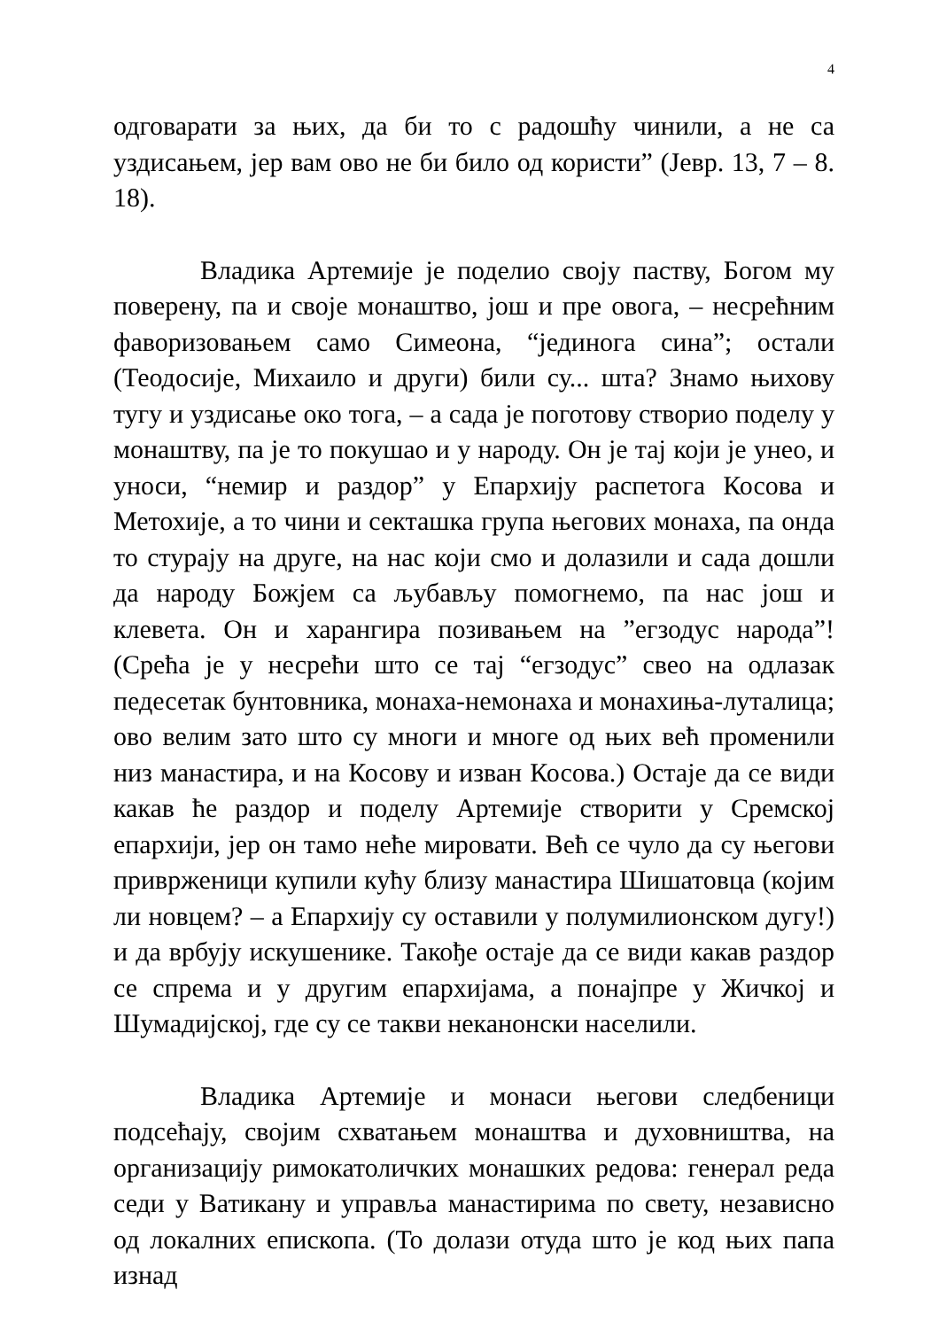4
одговарати за њих, да би то с радошћу чинили, а не са уздисањем, јер вам ово не би било од користи” (Јевр. 13, 7 – 8. 18).
Владика Артемије је поделио своју паству, Богом му поверену, па и своје монаштво, још и пре овога, – несрећним фаворизовањем само Симеона, “јединога сина”; остали (Теодосије, Михаило и други) били су... шта? Знамо њихову тугу и уздисање око тога, – а сада је поготову створио поделу у монаштву, па је то покушао и у народу. Он је тај који је унео, и уноси, “немир и раздор” у Епархију распетога Косова и Метохије, а то чини и секташка група његових монаха, па онда то стурају на друге, на нас који смо и долазили и сада дошли да народу Божјем са љубављу помогнемо, па нас још и клевета. Он и харангира позивањем на ”егзодус народа”! (Срећа је у несрећи што се тај “егзодус” свео на одлазак педесетак бунтовника, монаха-немонаха и монахиња-луталица; ово велим зато што су многи и многе од њих већ променили низ манастира, и на Косову и изван Косова.) Остаје да се види какав ће раздор и поделу Артемије створити у Сремској епархији, јер он тамо неће мировати. Већ се чуло да су његови приврженици купили кућу близу манастира Шишатовца (којим ли новцем? – а Епархију су оставили у полумилионском дугу!) и да врбују искушенике. Такође остаје да се види какав раздор се спрема и у другим епархијама, а понајпре у Жичкој и Шумадијској, где су се такви неканонски населили.
Владика Артемије и монаси његови следбеници подсећају, својим схватањем монаштва и духовништва, на организацију римокатоличких монашких редова: генерал реда седи у Ватикану и управља манастирима по свету, независно од локалних епископа. (То долази отуда што је код њих папа изнад